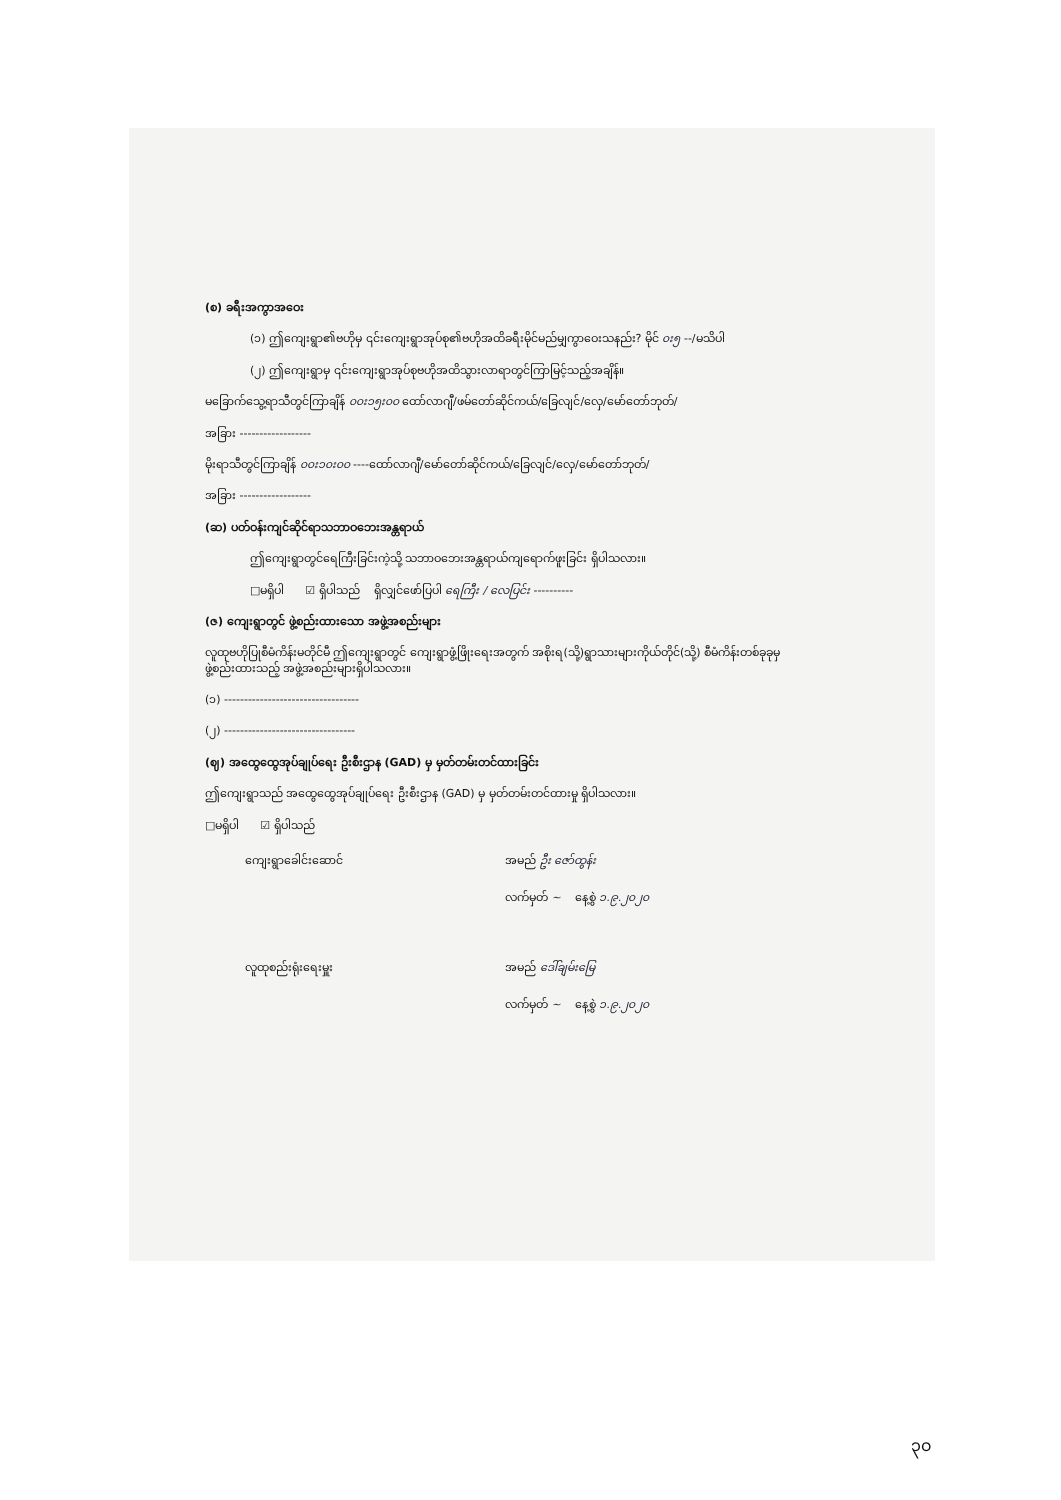(စ) ခရီးအကွာအဝေး
(၁) ဤကျေးရွာ၏ဗဟိုမှ ၎င်းကျေးရွာအုပ်စု၏ဗဟိုအထိခရီးမိုင်မည်မျှကွာဝေးသနည်း? မိုင် ၀း၅ --/မသိပါ
(၂) ဤကျေးရွာမှ ၎င်းကျေးရွာအုပ်စုဗဟိုအထိသွားလာရာတွင်ကြာမြင့်သည့်အချိန်။
မခြောက်သွေ့ရာသီတွင်ကြာချိန် ၀၀း၁၅း၀၀ ထော်လာဂျီ/ဖမ်တော်ဆိုင်ကယ်/ခြေလျင်/လှေ/မော်တော်ဘုတ်/
အခြား ------------------
မိုးရာသီတွင်ကြာချိန် ၀၀း၁၀း၀၀ ----ထော်လာဂျီ/မော်တော်ဆိုင်ကယ်/ခြေလျင်/လှေ/မော်တော်ဘုတ်/
အခြား ------------------
(ဆ) ပတ်ဝန်းကျင်ဆိုင်ရာသဘာဝဘေးအန္တရာယ်
ဤကျေးရွာတွင်ရေကြီးခြင်းကဲ့သို့ သဘာဝဘေးအန္တရာယ်ကျရောက်ဖူးခြင်း ရှိပါသလား။
□မရှိပါ ☑ ရှိပါသည် ရှိလျှင်ဖော်ပြပါ ရေကြီး / လေပြင်း ----------
(ဇ) ကျေးရွာတွင် ဖွဲ့စည်းထားသော အဖွဲ့အစည်းများ
လူထုဗဟိုပြုစီမံကိန်းမတိုင်မီ ဤကျေးရွာတွင် ကျေးရွာဖွံ့ဖြိုးရေးအတွက် အစိုးရ(သို့)ရွာသားများကိုယ်တိုင်(သို့) စီမံကိန်းတစ်ခုခုမှ ဖွဲ့စည်းထားသည့် အဖွဲ့အစည်းများရှိပါသလား။
(၁) ----------------------------------
(၂) ---------------------------------
(ဈ) အထွေထွေအုပ်ချုပ်ရေး ဦးစီးဌာန (GAD) မှ မှတ်တမ်းတင်ထားခြင်း
ဤကျေးရွာသည် အထွေထွေအုပ်ချုပ်ရေး ဦးစီးဌာန (GAD) မှ မှတ်တမ်းတင်ထားမှု ရှိပါသလား။
□မရှိပါ ☑ ရှိပါသည်
ကျေးရွာခေါင်းဆောင် အမည် ဦး ဇော်ထွန်း
လက်မှတ် ~ နေ့စွဲ ၁.၉.၂၀၂၀
လူထုစည်းရုံးရေးမှူး အမည် ဒေါ်ချမ်းမြေ
လက်မှတ် ~ နေ့စွဲ ၁.၉.၂၀၂၀
၃၀